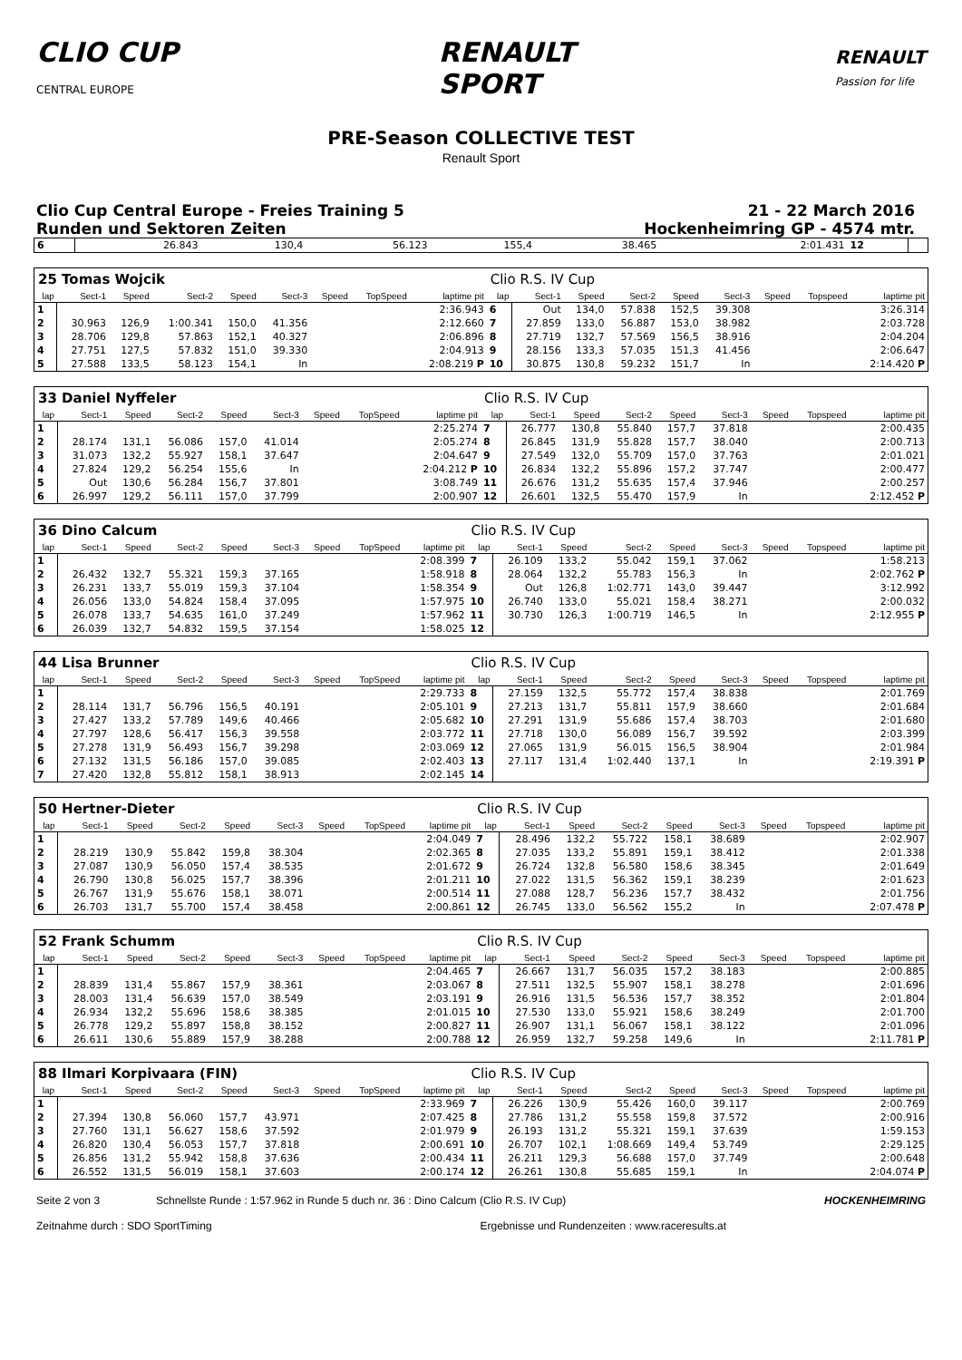CLIO CUP
CENTRAL EUROPE
RENAULT
SPORT
RENAULT
Passion for life
PRE-Season COLLECTIVE TEST
Renault Sport
Clio Cup Central Europe - Freies Training 5
Runden und Sektoren Zeiten
21 - 22 March 2016
Hockenheimring GP - 4574 mtr.
| 6 | 26.843 | 130,4 | 56.123 | 155,4 | 38.465 | | | 2:01.431 | 12 | |
| 25 Tomas Wojcik | | | | | | | | | Clio R.S. IV Cup | | | | | | | | |
| lap | Sect-1 | Speed | Sect-2 | Speed | Sect-3 | Speed | TopSpeed | laptime pit | lap | Sect-1 | Speed | Sect-2 | Speed | Sect-3 | Speed | Topspeed | laptime pit |
| 1 | | | | | | | | 2:36.943 | 6 | Out | 134,0 | 57.838 | 152,5 | 39.308 | | | 3:26.314 |
| 2 | 30.963 | 126,9 | 1:00.341 | 150,0 | 41.356 | | | 2:12.660 | 7 | 27.859 | 133,0 | 56.887 | 153,0 | 38.982 | | | 2:03.728 |
| 3 | 28.706 | 129,8 | 57.863 | 152,1 | 40.327 | | | 2:06.896 | 8 | 27.719 | 132,7 | 57.569 | 156,5 | 38.916 | | | 2:04.204 |
| 4 | 27.751 | 127,5 | 57.832 | 151,0 | 39.330 | | | 2:04.913 | 9 | 28.156 | 133,3 | 57.035 | 151,3 | 41.456 | | | 2:06.647 |
| 5 | 27.588 | 133,5 | 58.123 | 154,1 | In | | | 2:08.219 P | 10 | 30.875 | 130,8 | 59.232 | 151,7 | In | | | 2:14.420 P |
| 33 Daniel Nyffeler | | | | | | | | | Clio R.S. IV Cup | | | | | | | | |
| lap | Sect-1 | Speed | Sect-2 | Speed | Sect-3 | Speed | TopSpeed | laptime pit | lap | Sect-1 | Speed | Sect-2 | Speed | Sect-3 | Speed | Topspeed | laptime pit |
| 1 | | | | | | | | 2:25.274 | 7 | 26.777 | 130,8 | 55.840 | 157,7 | 37.818 | | | 2:00.435 |
| 2 | 28.174 | 131,1 | 56.086 | 157,0 | 41.014 | | | 2:05.274 | 8 | 26.845 | 131,9 | 55.828 | 157,7 | 38.040 | | | 2:00.713 |
| 3 | 31.073 | 132,2 | 55.927 | 158,1 | 37.647 | | | 2:04.647 | 9 | 27.549 | 132,0 | 55.709 | 157,0 | 37.763 | | | 2:01.021 |
| 4 | 27.824 | 129,2 | 56.254 | 155,6 | In | | | 2:04.212 P | 10 | 26.834 | 132,2 | 55.896 | 157,2 | 37.747 | | | 2:00.477 |
| 5 | Out | 130,6 | 56.284 | 156,7 | 37.801 | | | 3:08.749 | 11 | 26.676 | 131,2 | 55.635 | 157,4 | 37.946 | | | 2:00.257 |
| 6 | 26.997 | 129,2 | 56.111 | 157,0 | 37.799 | | | 2:00.907 | 12 | 26.601 | 132,5 | 55.470 | 157,9 | In | | | 2:12.452 P |
| 36 Dino Calcum | | | | | | | | | Clio R.S. IV Cup | | | | | | | | |
| lap | Sect-1 | Speed | Sect-2 | Speed | Sect-3 | Speed | TopSpeed | laptime pit | lap | Sect-1 | Speed | Sect-2 | Speed | Sect-3 | Speed | Topspeed | laptime pit |
| 1 | | | | | | | | 2:08.399 | 7 | 26.109 | 133,2 | 55.042 | 159,1 | 37.062 | | | 1:58.213 |
| 2 | 26.432 | 132,7 | 55.321 | 159,3 | 37.165 | | | 1:58.918 | 8 | 28.064 | 132,2 | 55.783 | 156,3 | In | | | 2:02.762 P |
| 3 | 26.231 | 133,7 | 55.019 | 159,3 | 37.104 | | | 1:58.354 | 9 | Out | 126,8 | 1:02.771 | 143,0 | 39.447 | | | 3:12.992 |
| 4 | 26.056 | 133,0 | 54.824 | 158,4 | 37.095 | | | 1:57.975 | 10 | 26.740 | 133,0 | 55.021 | 158,4 | 38.271 | | | 2:00.032 |
| 5 | 26.078 | 133,7 | 54.635 | 161,0 | 37.249 | | | 1:57.962 | 11 | 30.730 | 126,3 | 1:00.719 | 146,5 | In | | | 2:12.955 P |
| 6 | 26.039 | 132,7 | 54.832 | 159,5 | 37.154 | | | 1:58.025 | 12 | | | | | | | | |
| 44 Lisa Brunner | | | | | | | | | Clio R.S. IV Cup | | | | | | | | |
| lap | Sect-1 | Speed | Sect-2 | Speed | Sect-3 | Speed | TopSpeed | laptime pit | lap | Sect-1 | Speed | Sect-2 | Speed | Sect-3 | Speed | Topspeed | laptime pit |
| 1 | | | | | | | | 2:29.733 | 8 | 27.159 | 132,5 | 55.772 | 157,4 | 38.838 | | | 2:01.769 |
| 2 | 28.114 | 131,7 | 56.796 | 156,5 | 40.191 | | | 2:05.101 | 9 | 27.213 | 131,7 | 55.811 | 157,9 | 38.660 | | | 2:01.684 |
| 3 | 27.427 | 133,2 | 57.789 | 149,6 | 40.466 | | | 2:05.682 | 10 | 27.291 | 131,9 | 55.686 | 157,4 | 38.703 | | | 2:01.680 |
| 4 | 27.797 | 128,6 | 56.417 | 156,3 | 39.558 | | | 2:03.772 | 11 | 27.718 | 130,0 | 56.089 | 156,7 | 39.592 | | | 2:03.399 |
| 5 | 27.278 | 131,9 | 56.493 | 156,7 | 39.298 | | | 2:03.069 | 12 | 27.065 | 131,9 | 56.015 | 156,5 | 38.904 | | | 2:01.984 |
| 6 | 27.132 | 131,5 | 56.186 | 157,0 | 39.085 | | | 2:02.403 | 13 | 27.117 | 131,4 | 1:02.440 | 137,1 | In | | | 2:19.391 P |
| 7 | 27.420 | 132,8 | 55.812 | 158,1 | 38.913 | | | 2:02.145 | 14 | | | | | | | | |
| 50 Hertner-Dieter | | | | | | | | | Clio R.S. IV Cup | | | | | | | | |
| lap | Sect-1 | Speed | Sect-2 | Speed | Sect-3 | Speed | TopSpeed | laptime pit | lap | Sect-1 | Speed | Sect-2 | Speed | Sect-3 | Speed | Topspeed | laptime pit |
| 1 | | | | | | | | 2:04.049 | 7 | 28.496 | 132,2 | 55.722 | 158,1 | 38.689 | | | 2:02.907 |
| 2 | 28.219 | 130,9 | 55.842 | 159,8 | 38.304 | | | 2:02.365 | 8 | 27.035 | 133,2 | 55.891 | 159,1 | 38.412 | | | 2:01.338 |
| 3 | 27.087 | 130,9 | 56.050 | 157,4 | 38.535 | | | 2:01.672 | 9 | 26.724 | 132,8 | 56.580 | 158,6 | 38.345 | | | 2:01.649 |
| 4 | 26.790 | 130,8 | 56.025 | 157,7 | 38.396 | | | 2:01.211 | 10 | 27.022 | 131,5 | 56.362 | 159,1 | 38.239 | | | 2:01.623 |
| 5 | 26.767 | 131,9 | 55.676 | 158,1 | 38.071 | | | 2:00.514 | 11 | 27.088 | 128,7 | 56.236 | 157,7 | 38.432 | | | 2:01.756 |
| 6 | 26.703 | 131,7 | 55.700 | 157,4 | 38.458 | | | 2:00.861 | 12 | 26.745 | 133,0 | 56.562 | 155,2 | In | | | 2:07.478 P |
| 52 Frank Schumm | | | | | | | | | Clio R.S. IV Cup | | | | | | | | |
| lap | Sect-1 | Speed | Sect-2 | Speed | Sect-3 | Speed | TopSpeed | laptime pit | lap | Sect-1 | Speed | Sect-2 | Speed | Sect-3 | Speed | Topspeed | laptime pit |
| 1 | | | | | | | | 2:04.465 | 7 | 26.667 | 131,7 | 56.035 | 157,2 | 38.183 | | | 2:00.885 |
| 2 | 28.839 | 131,4 | 55.867 | 157,9 | 38.361 | | | 2:03.067 | 8 | 27.511 | 132,5 | 55.907 | 158,1 | 38.278 | | | 2:01.696 |
| 3 | 28.003 | 131,4 | 56.639 | 157,0 | 38.549 | | | 2:03.191 | 9 | 26.916 | 131,5 | 56.536 | 157,7 | 38.352 | | | 2:01.804 |
| 4 | 26.934 | 132,2 | 55.696 | 158,6 | 38.385 | | | 2:01.015 | 10 | 27.530 | 133,0 | 55.921 | 158,6 | 38.249 | | | 2:01.700 |
| 5 | 26.778 | 129,2 | 55.897 | 158,8 | 38.152 | | | 2:00.827 | 11 | 26.907 | 131,1 | 56.067 | 158,1 | 38.122 | | | 2:01.096 |
| 6 | 26.611 | 130,6 | 55.889 | 157,9 | 38.288 | | | 2:00.788 | 12 | 26.959 | 132,7 | 59.258 | 149,6 | In | | | 2:11.781 P |
| 88 Ilmari Korpivaara (FIN) | | | | | | | | | Clio R.S. IV Cup | | | | | | | | |
| lap | Sect-1 | Speed | Sect-2 | Speed | Sect-3 | Speed | TopSpeed | laptime pit | lap | Sect-1 | Speed | Sect-2 | Speed | Sect-3 | Speed | Topspeed | laptime pit |
| 1 | | | | | | | | 2:33.969 | 7 | 26.226 | 130,9 | 55.426 | 160,0 | 39.117 | | | 2:00.769 |
| 2 | 27.394 | 130,8 | 56.060 | 157,7 | 43.971 | | | 2:07.425 | 8 | 27.786 | 131,2 | 55.558 | 159,8 | 37.572 | | | 2:00.916 |
| 3 | 27.760 | 131,1 | 56.627 | 158,6 | 37.592 | | | 2:01.979 | 9 | 26.193 | 131,2 | 55.321 | 159,1 | 37.639 | | | 1:59.153 |
| 4 | 26.820 | 130,4 | 56.053 | 157,7 | 37.818 | | | 2:00.691 | 10 | 26.707 | 102,1 | 1:08.669 | 149,4 | 53.749 | | | 2:29.125 |
| 5 | 26.856 | 131,2 | 55.942 | 158,8 | 37.636 | | | 2:00.434 | 11 | 26.211 | 129,3 | 56.688 | 157,0 | 37.749 | | | 2:00.648 |
| 6 | 26.552 | 131,5 | 56.019 | 158,1 | 37.603 | | | 2:00.174 | 12 | 26.261 | 130,8 | 55.685 | 159,1 | In | | | 2:04.074 P |
Seite 2 von 3 Schnellste Runde : 1:57.962 in Runde 5 duch nr. 36 : Dino Calcum (Clio R.S. IV Cup) HOCKENHEIMRING
Zeitnahme durch : SDO SportTiming Ergebnisse und Rundenzeiten : www.raceresults.at